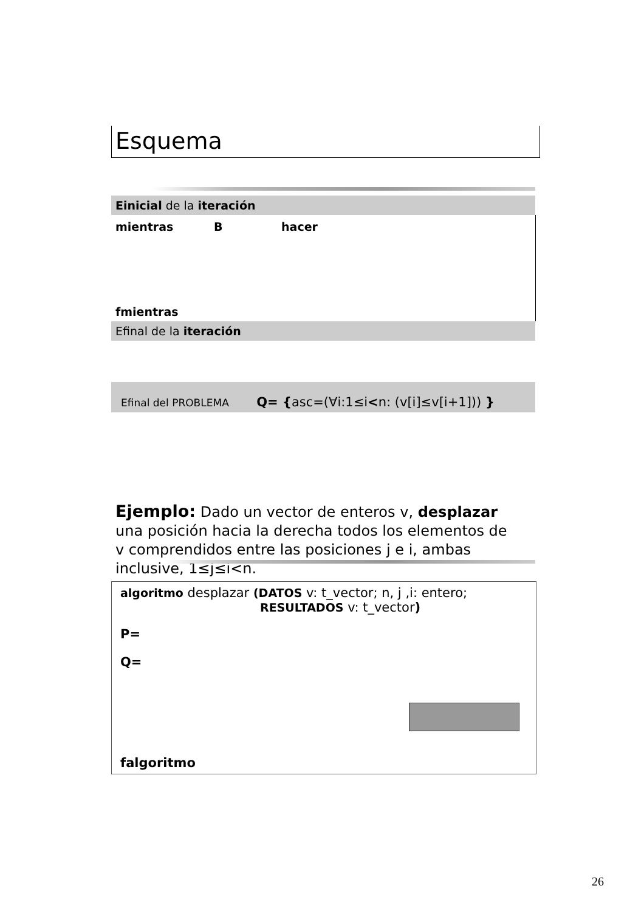Esquema
Einicial de la iteración
mientras B hacer
fmientras
Efinal de la iteración
Efinal del PROBLEMA Q= {asc=(∀i:1≤i<n: (v[i]≤v[i+1])) }
Ejemplo: Dado un vector de enteros v, desplazar una posición hacia la derecha todos los elementos de v comprendidos entre las posiciones j e i, ambas inclusive, 1≤j≤i<n.
algoritmo desplazar (DATOS v: t_vector; n, j ,i: entero;
RESULTADOS v: t_vector)
P=
Q=
falgoritmo
26